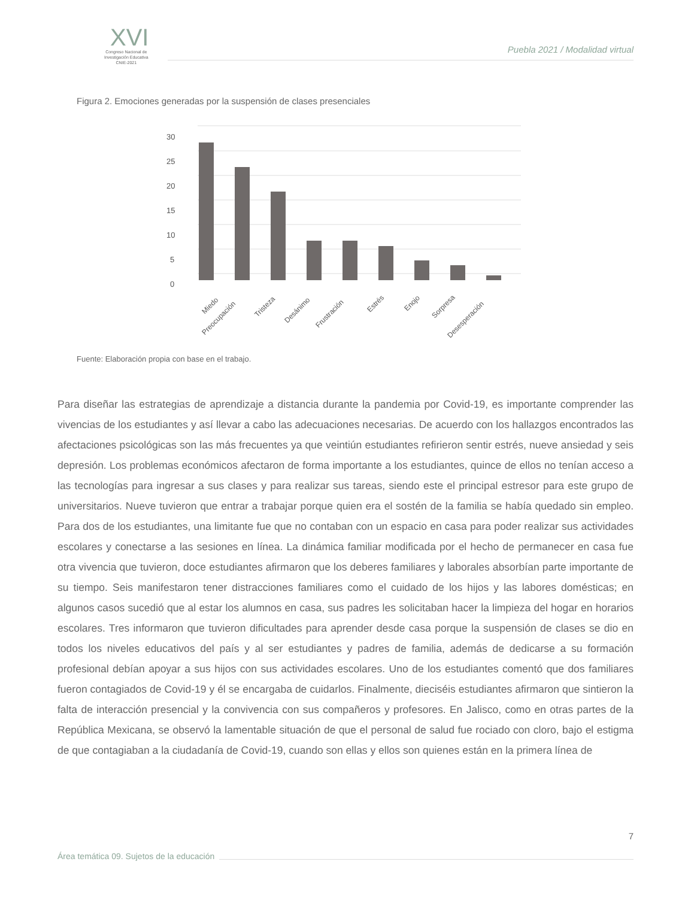XVI
Congreso Nacional de
Investigación Educativa
CNIE-2021
Puebla 2021 / Modalidad virtual
Figura 2. Emociones generadas por la suspensión de clases presenciales
30
25
20
15
10
5
0
Miedo
Preocupación
Tristeza
Desánimo
Frustración
Estrés
Enojo
Sorpresa
Desesperación
Fuente: Elaboración propia con base en el trabajo.
Para diseñar las estrategias de aprendizaje a distancia durante la pandemia por Covid-19, es importante comprender las vivencias de los estudiantes y así llevar a cabo las adecuaciones necesarias. De acuerdo con los hallazgos encontrados las afectaciones psicológicas son las más frecuentes ya que veintiún estudiantes refirieron sentir estrés, nueve ansiedad y seis depresión. Los problemas económicos afectaron de forma importante a los estudiantes, quince de ellos no tenían acceso a las tecnologías para ingresar a sus clases y para realizar sus tareas, siendo este el principal estresor para este grupo de universitarios. Nueve tuvieron que entrar a trabajar porque quien era el sostén de la familia se había quedado sin empleo. Para dos de los estudiantes, una limitante fue que no contaban con un espacio en casa para poder realizar sus actividades escolares y conectarse a las sesiones en línea. La dinámica familiar modificada por el hecho de permanecer en casa fue otra vivencia que tuvieron, doce estudiantes afirmaron que los deberes familiares y laborales absorbían parte importante de su tiempo. Seis manifestaron tener distracciones familiares como el cuidado de los hijos y las labores domésticas; en algunos casos sucedió que al estar los alumnos en casa, sus padres les solicitaban hacer la limpieza del hogar en horarios escolares. Tres informaron que tuvieron dificultades para aprender desde casa porque la suspensión de clases se dio en todos los niveles educativos del país y al ser estudiantes y padres de familia, además de dedicarse a su formación profesional debían apoyar a sus hijos con sus actividades escolares. Uno de los estudiantes comentó que dos familiares fueron contagiados de Covid-19 y él se encargaba de cuidarlos. Finalmente, dieciséis estudiantes afirmaron que sintieron la falta de interacción presencial y la convivencia con sus compañeros y profesores. En Jalisco, como en otras partes de la República Mexicana, se observó la lamentable situación de que el personal de salud fue rociado con cloro, bajo el estigma de que contagiaban a la ciudadanía de Covid-19, cuando son ellas y ellos son quienes están en la primera línea de
7
Área temática 09. Sujetos de la educación